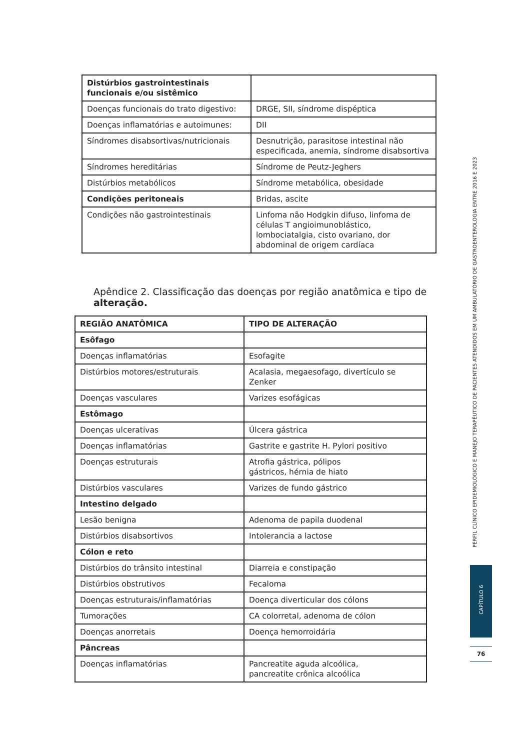| Distúrbios gastrointestinais funcionais e/ou sistêmico | |
| Doenças funcionais do trato digestivo: | DRGE, SII, síndrome dispéptica |
| Doenças inflamatórias e autoimunes: | DII |
| Síndromes disabsortivas/nutricionais | Desnutrição, parasitose intestinal não especificada, anemia, síndrome disabsortiva |
| Síndromes hereditárias | Síndrome de Peutz-Jeghers |
| Distúrbios metabólicos | Síndrome metabólica, obesidade |
| Condições peritoneais | Bridas, ascite |
| Condições não gastrointestinais | Linfoma não Hodgkin difuso, linfoma de células T angioimunoblástico, lombociatalgia, cisto ovariano, dor abdominal de origem cardíaca |
Apêndice 2. Classificação das doenças por região anatômica e tipo de alteração.
| REGIÃO ANATÔMICA | TIPO DE ALTERAÇÃO |
| --- | --- |
| Esôfago | |
| Doenças inflamatórias | Esofagite |
| Distúrbios motores/estruturais | Acalasia, megaesofago, divertículo se Zenker |
| Doenças vasculares | Varizes esofágicas |
| Estômago | |
| Doenças ulcerativas | Úlcera gástrica |
| Doenças inflamatórias | Gastrite e gastrite H. Pylori positivo |
| Doenças estruturais | Atrofia gástrica, pólipos gástricos, hérnia de hiato |
| Distúrbios vasculares | Varizes de fundo gástrico |
| Intestino delgado | |
| Lesão benigna | Adenoma de papila duodenal |
| Distúrbios disabsortivos | Intolerancia a lactose |
| Cólon e reto | |
| Distúrbios do trânsito intestinal | Diarreia e constipação |
| Distúrbios obstrutivos | Fecaloma |
| Doenças estruturais/inflamatórias | Doença diverticular dos cólons |
| Tumorações | CA colorretal, adenoma de cólon |
| Doenças anorretais | Doença hemorroidária |
| Pâncreas | |
| Doenças inflamatórias | Pancreatite aguda alcoólica, pancreatite crônica alcoólica |
PERFIL CLÍNICO EPIDEMIOLÓGICO E MANEJO TERAPÊUTICO DE PACIENTES ATENDIDOS EM UM AMBULATÓRIO DE GASTROENTEROLOGIA ENTRE 2016 E 2023
CAPÍTULO 6
76